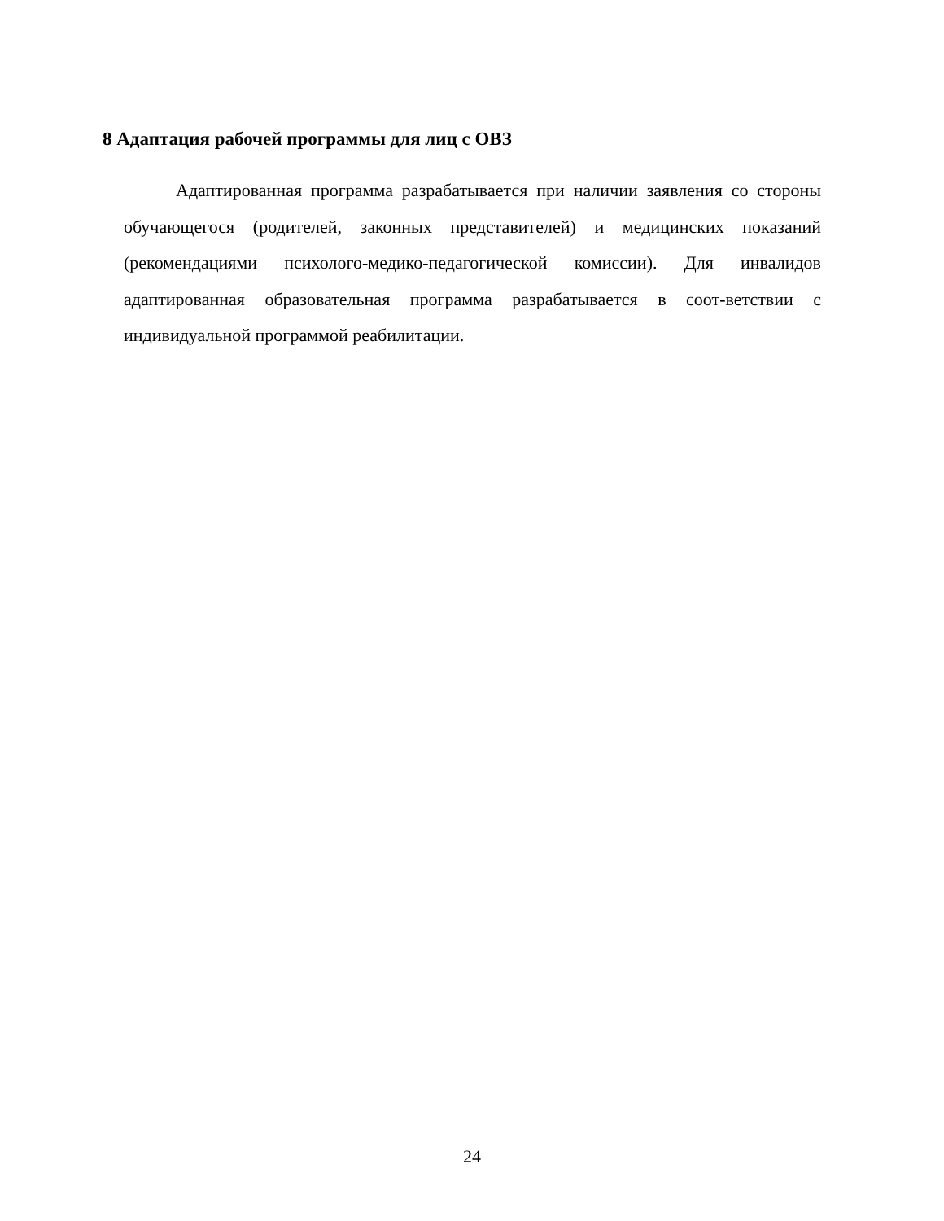8 Адаптация рабочей программы для лиц с ОВЗ
Адаптированная программа разрабатывается при наличии заявления со стороны обучающегося (родителей, законных представителей) и медицинских показаний (рекомендациями психолого-медико-педагогической комиссии). Для инвалидов адаптированная образовательная программа разрабатывается в соот-ветствии с индивидуальной программой реабилитации.
24